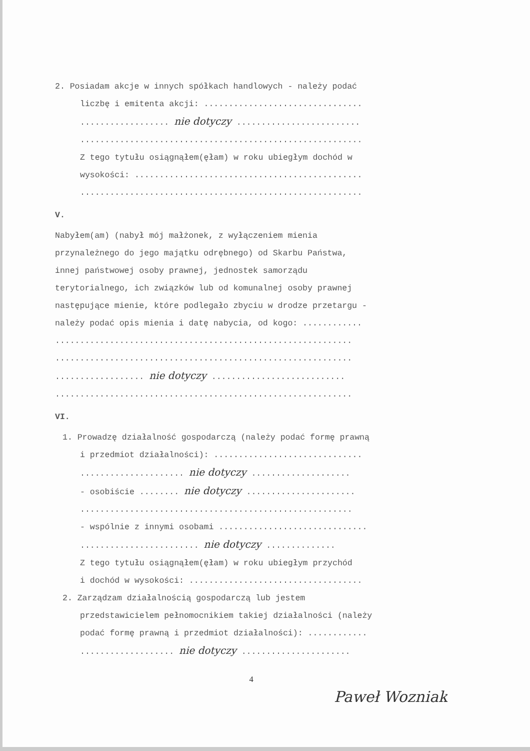2. Posiadam akcje w innych spółkach handlowych - należy podać
liczbę i emitenta akcji: ................................
.................. nie dotyczy .........................
.........................................................
Z tego tytułu osiągnąłem(ęłam) w roku ubiegłym dochód w
wysokości: ..............................................
.........................................................
V.
Nabyłem(am) (nabył mój małżonek, z wyłączeniem mienia
przynależnego do jego majątku odrębnego) od Skarbu Państwa,
innej państwowej osoby prawnej, jednostek samorządu
terytorialnego, ich związków lub od komunalnej osoby prawnej
następujące mienie, które podlegało zbyciu w drodze przetargu -
należy podać opis mienia i datę nabycia, od kogo: ............
............................................................
............................................................
.................. nie dotyczy ...........................
............................................................
VI.
1. Prowadzę działalność gospodarczą (należy podać formę prawną
i przedmiot działalności): ..............................
..................... nie dotyczy ....................
- osobiście ........ nie dotyczy ......................
.......................................................
- wspólnie z innymi osobami ..............................
........................ nie dotyczy ..............
Z tego tytułu osiągnąłem(ęłam) w roku ubiegłym przychód
i dochód w wysokości: ...................................
2. Zarządzam działalnością gospodarczą lub jestem
przedstawicielem pełnomocnikiem takiej działalności (należy
podać formę prawną i przedmiot działalności): ............
................... nie dotyczy ......................
4
Paweł Wozniak